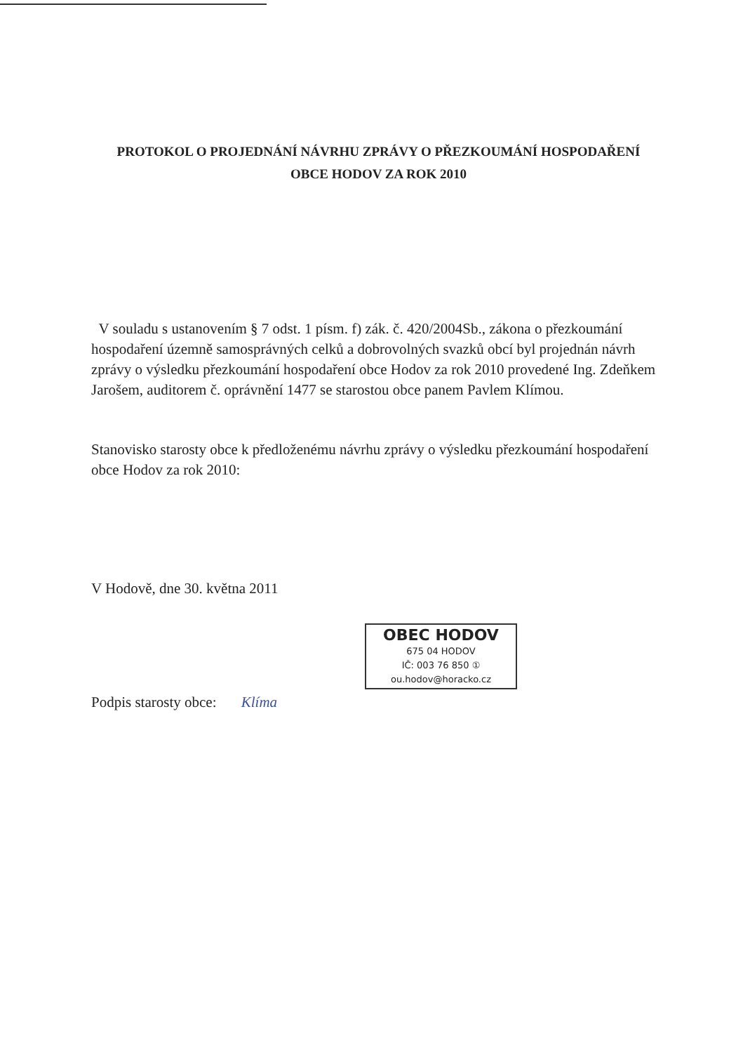PROTOKOL O PROJEDNÁNÍ NÁVRHU ZPRÁVY O PŘEZKOUMÁNÍ HOSPODAŘENÍ
OBCE HODOV ZA ROK 2010
V souladu s ustanovením § 7 odst. 1 písm. f) zák. č. 420/2004Sb., zákona o přezkoumání hospodaření územně samosprávných celků a dobrovolných svazků obcí byl projednán návrh zprávy o výsledku přezkoumání hospodaření obce Hodov za rok 2010 provedené Ing. Zdeňkem Jarošem, auditorem č. oprávnění 1477 se starostou obce panem Pavlem Klímou.
Stanovisko starosty obce k předloženému návrhu zprávy o výsledku přezkoumání hospodaření obce Hodov za rok 2010:
V Hodově, dne 30. května 2011
OBEC HODOV
675 04 HODOV
IČ: 003 76 850 ①
ou.hodov@horacko.cz
Podpis starosty obce: Klíma